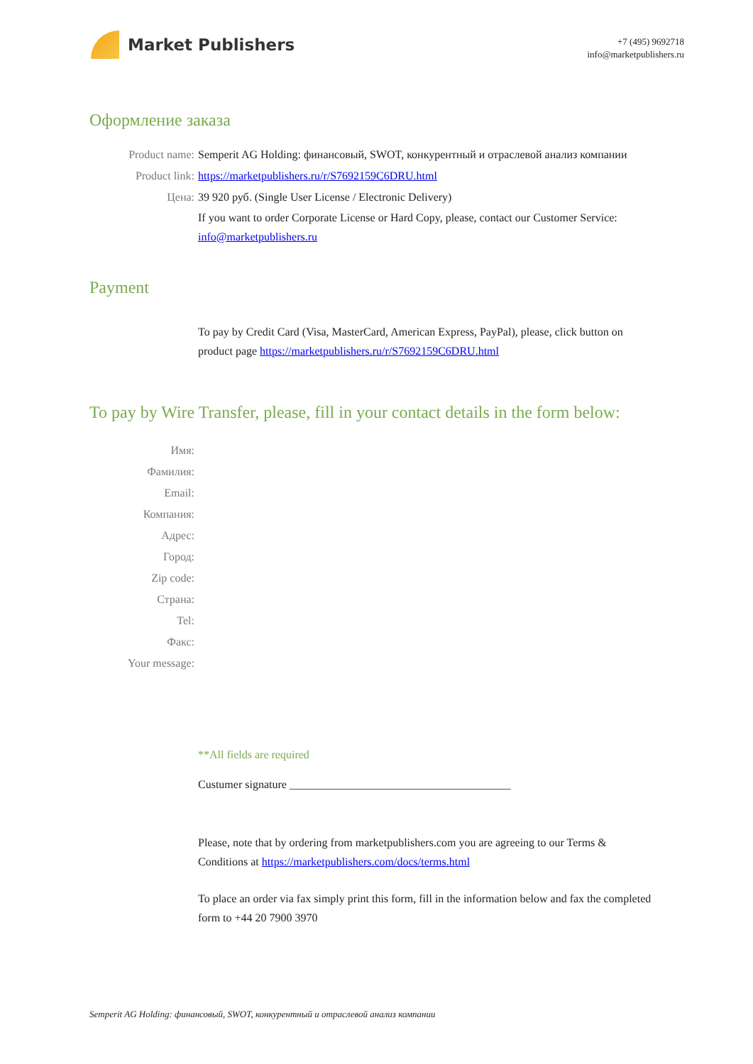Market Publishers
+7 (495) 9692718
info@marketpublishers.ru
Оформление заказа
Product name: Semperit AG Holding: финансовый, SWOT, конкурентный и отраслевой анализ компании
Product link: https://marketpublishers.ru/r/S7692159C6DRU.html
Цена: 39 920 руб. (Single User License / Electronic Delivery)
If you want to order Corporate License or Hard Copy, please, contact our Customer Service: info@marketpublishers.ru
Payment
To pay by Credit Card (Visa, MasterCard, American Express, PayPal), please, click button on product page https://marketpublishers.ru/r/S7692159C6DRU.html
To pay by Wire Transfer, please, fill in your contact details in the form below:
Имя:
Фамилия:
Email:
Компания:
Адрес:
Город:
Zip code:
Страна:
Tel:
Факс:
Your message:
**All fields are required
Custumer signature _______________________________________
Please, note that by ordering from marketpublishers.com you are agreeing to our Terms & Conditions at https://marketpublishers.com/docs/terms.html
To place an order via fax simply print this form, fill in the information below and fax the completed form to +44 20 7900 3970
Semperit AG Holding: финансовый, SWOT, конкурентный и отраслевой анализ компании